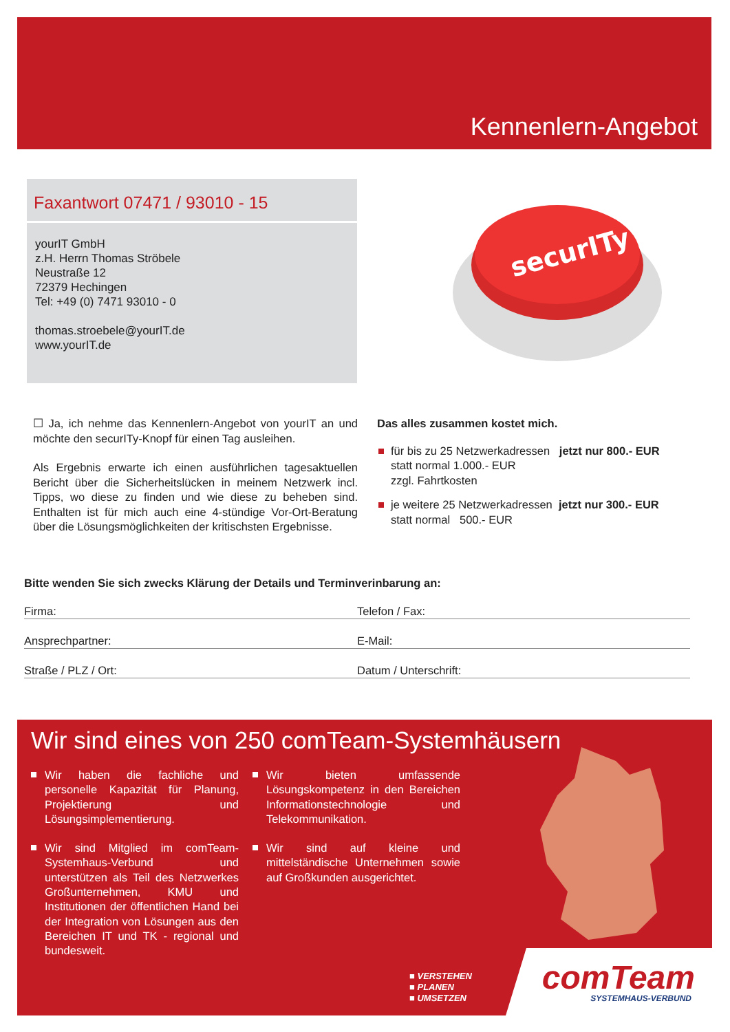Kennenlern-Angebot
Faxantwort 07471 / 93010 - 15
yourIT GmbH
z.H. Herrn Thomas Ströbele
Neustraße 12
72379 Hechingen
Tel: +49 (0) 7471 93010 - 0
thomas.stroebele@yourIT.de
www.yourIT.de
securITy
☐ Ja, ich nehme das Kennenlern-Angebot von yourIT an und möchte den securITy-Knopf für einen Tag ausleihen.
Als Ergebnis erwarte ich einen ausführlichen tagesaktuellen Bericht über die Sicherheitslücken in meinem Netzwerk incl. Tipps, wo diese zu finden und wie diese zu beheben sind. Enthalten ist für mich auch eine 4-stündige Vor-Ort-Beratung über die Lösungsmöglichkeiten der kritischsten Ergebnisse.
Das alles zusammen kostet mich.
für bis zu 25 Netzwerkadressen jetzt nur 800.- EUR
statt normal 1.000.- EUR
zzgl. Fahrtkosten
je weitere 25 Netzwerkadressen jetzt nur 300.- EUR
statt normal 500.- EUR
Bitte wenden Sie sich zwecks Klärung der Details und Terminverinbarung an:
Firma: Telefon / Fax:
Ansprechpartner: E-Mail:
Straße / PLZ / Ort: Datum / Unterschrift:
Wir sind eines von 250 comTeam-Systemhäusern
Wir haben die fachliche und personelle Kapazität für Planung, Projektierung und Lösungsimplementierung.
Wir sind Mitglied im comTeam-Systemhaus-Verbund und unterstützen als Teil des Netzwerkes Großunternehmen, KMU und Institutionen der öffentlichen Hand bei der Integration von Lösungen aus den Bereichen IT und TK - regional und bundesweit.
Wir bieten umfassende Lösungskompetenz in den Bereichen Informationstechnologie und Telekommunikation.
Wir sind auf kleine und mittelständische Unternehmen sowie auf Großkunden ausgerichtet.
■ VERSTEHEN
■ PLANEN
■ UMSETZEN
comTeam
SYSTEMHAUS-VERBUND